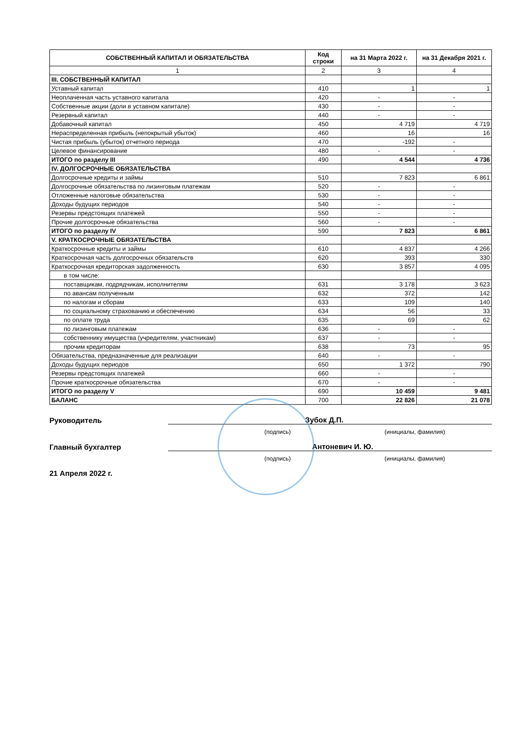| СОБСТВЕННЫЙ КАПИТАЛ И ОБЯЗАТЕЛЬСТВА | Код строки | на 31 Марта 2022 г. | на 31 Декабря 2021 г. |
| --- | --- | --- | --- |
| 1 | 2 | 3 | 4 |
| III. СОБСТВЕННЫЙ КАПИТАЛ | | | |
| Уставный капитал | 410 | 1 | 1 |
| Неоплаченная часть уставного капитала | 420 | - | - |
| Собственные акции (доли в уставном капитале) | 430 | - | - |
| Резервный капитал | 440 | - | - |
| Добавочный капитал | 450 | 4 719 | 4 719 |
| Нераспределенная прибыль (непокрытый убыток) | 460 | 16 | 16 |
| Чистая прибыль (убыток) отчетного периода | 470 | -192 | - |
| Целевое финансирование | 480 | - | - |
| ИТОГО по разделу III | 490 | 4 544 | 4 736 |
| IV. ДОЛГОСРОЧНЫЕ ОБЯЗАТЕЛЬСТВА | | | |
| Долгосрочные кредиты и займы | 510 | 7 823 | 6 861 |
| Долгосрочные обязательства по лизинговым платежам | 520 | - | - |
| Отложенные налоговые обязательства | 530 | - | - |
| Доходы будущих периодов | 540 | - | - |
| Резервы предстоящих платежей | 550 | - | - |
| Прочие долгосрочные обязательства | 560 | - | - |
| ИТОГО по разделу IV | 590 | 7 823 | 6 861 |
| V. КРАТКОСРОЧНЫЕ ОБЯЗАТЕЛЬСТВА | | | |
| Краткосрочные кредиты и займы | 610 | 4 837 | 4 266 |
| Краткосрочная часть долгосрочных обязательств | 620 | 393 | 330 |
| Краткосрочная кредиторская задолженность | 630 | 3 857 | 4 095 |
| в том числе: | | | |
| поставщикам, подрядчикам, исполнителям | 631 | 3 178 | 3 623 |
| по авансам полученным | 632 | 372 | 142 |
| по налогам и сборам | 633 | 109 | 140 |
| по социальному страхованию и обеспечению | 634 | 56 | 33 |
| по оплате труда | 635 | 69 | 62 |
| по лизинговым платежам | 636 | - | - |
| собственнику имущества (учредителям, участникам) | 637 | - | - |
| прочим кредиторам | 638 | 73 | 95 |
| Обязательства, предназначенные для реализации | 640 | - | - |
| Доходы будущих периодов | 650 | 1 372 | 790 |
| Резервы предстоящих платежей | 660 | - | - |
| Прочие краткосрочные обязательства | 670 | - | - |
| ИТОГО по разделу V | 690 | 10 459 | 9 481 |
| БАЛАНС | 700 | 22 826 | 21 078 |
Руководитель
Зубок Д.П.
(подпись) (инициалы, фамилия)
Главный бухгалтер
Антоневич И. Ю.
(подпись) (инициалы, фамилия)
21 Апреля 2022 г.